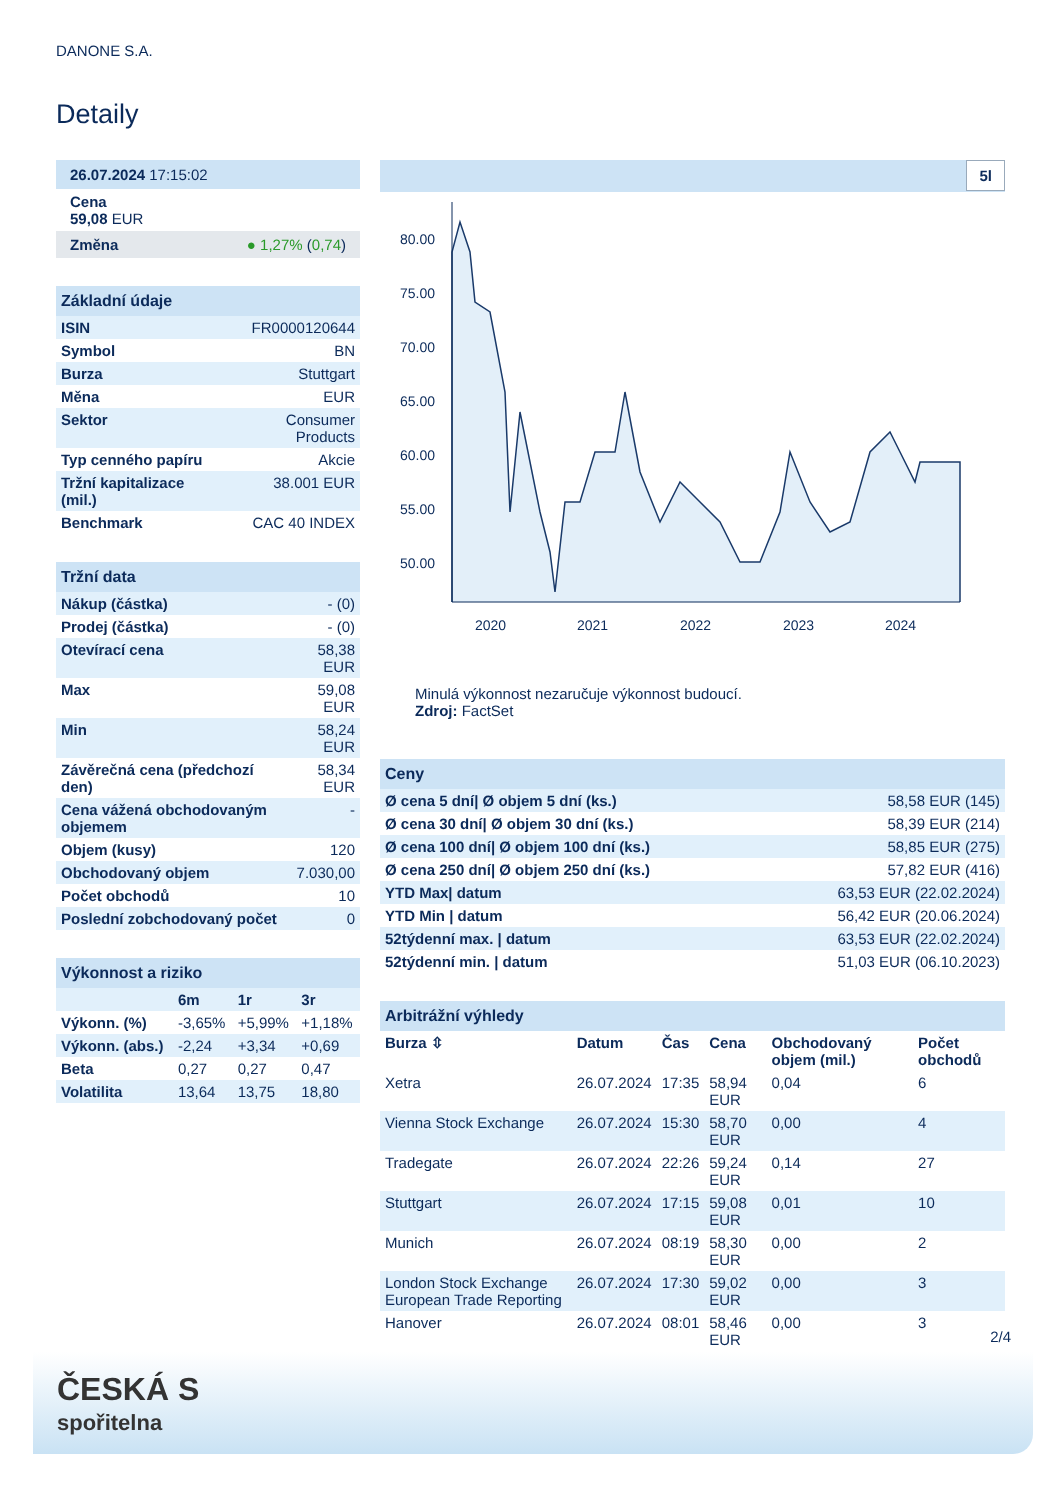DANONE S.A.
Detaily
| 26.07.2024 17:15:02 |
| Cena 59,08 EUR |
| Změna ● 1,27% ( 0,74 ) |
| Základní údaje | |
| --- | --- |
| ISIN | FR0000120644 |
| Symbol | BN |
| Burza | Stuttgart |
| Měna | EUR |
| Sektor | Consumer Products |
| Typ cenného papíru | Akcie |
| Tržní kapitalizace (mil.) | 38.001 EUR |
| Benchmark | CAC 40 INDEX |
| Tržní data | |
| --- | --- |
| Nákup (částka) | - (0) |
| Prodej (částka) | - (0) |
| Otevírací cena | 58,38 EUR |
| Max | 59,08 EUR |
| Min | 58,24 EUR |
| Závěrečná cena (předchozí den) | 58,34 EUR |
| Cena vážená obchodovaným objemem | - |
| Objem (kusy) | 120 |
| Obchodovaný objem | 7.030,00 |
| Počet obchodů | 10 |
| Poslední zobchodovaný počet | 0 |
| Výkonnost a riziko | | | |
| --- | --- | --- | --- |
| | 6m | 1r | 3r |
| Výkonn. (%) | -3,65% | +5,99% | +1,18% |
| Výkonn. (abs.) | -2,24 | +3,34 | +0,69 |
| Beta | 0,27 | 0,27 | 0,47 |
| Volatilita | 13,64 | 13,75 | 18,80 |
5l
80.00
75.00
70.00
65.00
60.00
55.00
50.00
2020
2021
2022
2023
2024
Minulá výkonnost nezaručuje výkonnost budoucí.
Zdroj: FactSet
| Ceny | |
| --- | --- |
| Ø cena 5 dní/ Ø objem 5 dní (ks.) | 58,58 EUR (145) |
| Ø cena 30 dní/ Ø objem 30 dní (ks.) | 58,39 EUR (214) |
| Ø cena 100 dní/ Ø objem 100 dní (ks.) | 58,85 EUR (275) |
| Ø cena 250 dní/ Ø objem 250 dní (ks.) | 57,82 EUR (416) |
| YTD Max/ datum | 63,53 EUR (22.02.2024) |
| YTD Min / datum | 56,42 EUR (20.06.2024) |
| 52týdenní max. / datum | 63,53 EUR (22.02.2024) |
| 52týdenní min. / datum | 51,03 EUR (06.10.2023) |
| Arbitrážní výhledy | | | | | |
| --- | --- | --- | --- | --- | --- |
| Burza ⇳ | Datum | Čas | Cena | Obchodovaný objem (mil.) | Počet obchodů |
| Xetra | 26.07.2024 | 17:35 | 58,94 EUR | 0,04 | 6 |
| Vienna Stock Exchange | 26.07.2024 | 15:30 | 58,70 EUR | 0,00 | 4 |
| Tradegate | 26.07.2024 | 22:26 | 59,24 EUR | 0,14 | 27 |
| Stuttgart | 26.07.2024 | 17:15 | 59,08 EUR | 0,01 | 10 |
| Munich | 26.07.2024 | 08:19 | 58,30 EUR | 0,00 | 2 |
| London Stock Exchange European Trade Reporting | 26.07.2024 | 17:30 | 59,02 EUR | 0,00 | 3 |
| Hanover | 26.07.2024 | 08:01 | 58,46 EUR | 0,00 | 3 |
2/4
ČESKÁ S
spořitelna